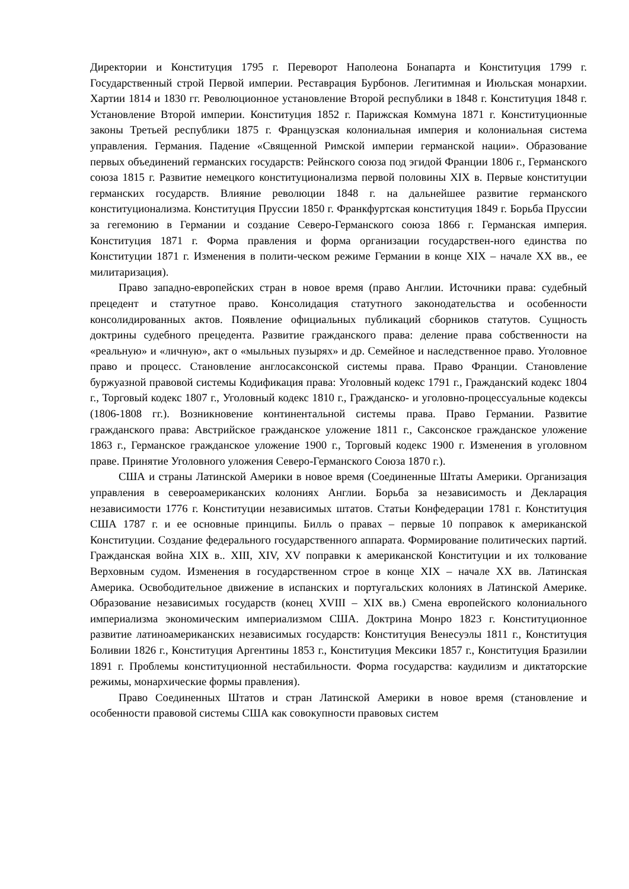Директории и Конституция 1795 г. Переворот Наполеона Бонапарта и Конституция 1799 г. Государственный строй Первой империи. Реставрация Бурбонов. Легитимная и Июльская монархии. Хартии 1814 и 1830 гг. Революционное установление Второй республики в 1848 г. Конституция 1848 г. Установление Второй империи. Конституция 1852 г. Парижская Коммуна 1871 г. Конституционные законы Третьей республики 1875 г. Французская колониальная империя и колониальная система управления. Германия. Падение «Священной Римской империи германской нации». Образование первых объединений германских государств: Рейнского союза под эгидой Франции 1806 г., Германского союза 1815 г. Развитие немецкого конституционализма первой половины XIX в. Первые конституции германских государств. Влияние революции 1848 г. на дальнейшее развитие германского конституционализма. Конституция Пруссии 1850 г. Франкфуртская конституция 1849 г. Борьба Пруссии за гегемонию в Германии и создание Северо-Германского союза 1866 г. Германская империя. Конституция 1871 г. Форма правления и форма организации государствен-ного единства по Конституции 1871 г. Изменения в полити-ческом режиме Германии в конце XIX – начале XX вв., ее милитаризация).
Право западно-европейских стран в новое время (право Англии. Источники права: судебный прецедент и статутное право. Консолидация статутного законодательства и особенности консолидированных актов. Появление официальных публикаций сборников статутов. Сущность доктрины судебного прецедента. Развитие гражданского права: деление права собственности на «реальную» и «личную», акт о «мыльных пузырях» и др. Семейное и наследственное право. Уголовное право и процесс. Становление англосаксонской системы права. Право Франции. Становление буржуазной правовой системы Кодификация права: Уголовный кодекс 1791 г., Гражданский кодекс 1804 г., Торговый кодекс 1807 г., Уголовный кодекс 1810 г., Гражданско- и уголовно-процессуальные кодексы (1806-1808 гг.). Возникновение континентальной системы права. Право Германии. Развитие гражданского права: Австрийское гражданское уложение 1811 г., Саксонское гражданское уложение 1863 г., Германское гражданское уложение 1900 г., Торговый кодекс 1900 г. Изменения в уголовном праве. Принятие Уголовного уложения Северо-Германского Союза 1870 г.).
США и страны Латинской Америки в новое время (Соединенные Штаты Америки. Организация управления в североамериканских колониях Англии. Борьба за независимость и Декларация независимости 1776 г. Конституции независимых штатов. Статьи Конфедерации 1781 г. Конституция США 1787 г. и ее основные принципы. Билль о правах – первые 10 поправок к американской Конституции. Создание федерального государственного аппарата. Формирование политических партий. Гражданская война XIX в.. XIII, XIV, XV поправки к американской Конституции и их толкование Верховным судом. Изменения в государственном строе в конце XIX – начале XX вв. Латинская Америка. Освободительное движение в испанских и португальских колониях в Латинской Америке. Образование независимых государств (конец XVIII – XIX вв.) Смена европейского колониального империализма экономическим империализмом США. Доктрина Монро 1823 г. Конституционное развитие латиноамериканских независимых государств: Конституция Венесуэлы 1811 г., Конституция Боливии 1826 г., Конституция Аргентины 1853 г., Конституция Мексики 1857 г., Конституция Бразилии 1891 г. Проблемы конституционной нестабильности. Форма государства: каудилизм и диктаторские режимы, монархические формы правления).
Право Соединенных Штатов и стран Латинской Америки в новое время (становление и особенности правовой системы США как совокупности правовых систем